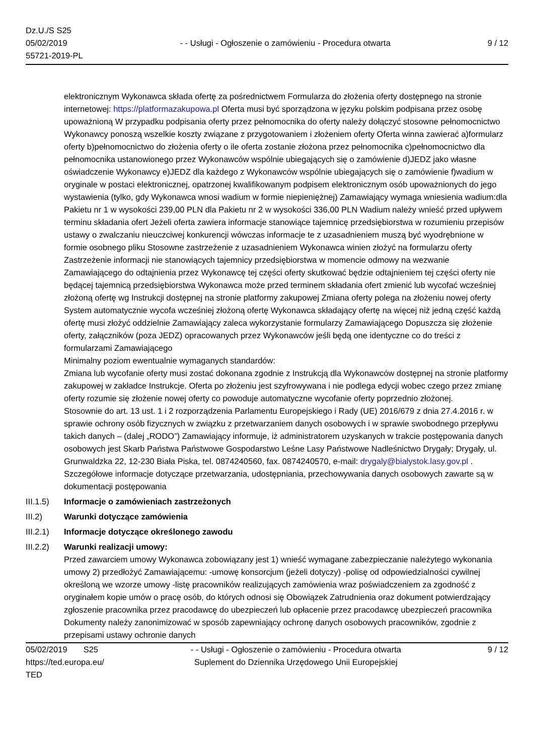Dz.U./S S25
05/02/2019
55721-2019-PL
- - Usługi - Ogłoszenie o zamówieniu - Procedura otwarta
9 / 12
elektronicznym Wykonawca składa ofertę za pośrednictwem Formularza do złożenia oferty dostępnego na stronie internetowej: https://platformazakupowa.pl Oferta musi być sporządzona w języku polskim podpisana przez osobę upoważnioną W przypadku podpisania oferty przez pełnomocnika do oferty należy dołączyć stosowne pełnomocnictwo Wykonawcy ponoszą wszelkie koszty związane z przygotowaniem i złożeniem oferty Oferta winna zawierać a)formularz oferty b)pełnomocnictwo do złożenia oferty o ile oferta zostanie złożona przez pełnomocnika c)pełnomocnictwo dla pełnomocnika ustanowionego przez Wykonawców wspólnie ubiegających się o zamówienie d)JEDZ jako własne oświadczenie Wykonawcy e)JEDZ dla każdego z Wykonawców wspólnie ubiegających się o zamówienie f)wadium w oryginale w postaci elektronicznej, opatrzonej kwalifikowanym podpisem elektronicznym osób upoważnionych do jego wystawienia (tylko, gdy Wykonawca wnosi wadium w formie niepieniężnej) Zamawiający wymaga wniesienia wadium:dla Pakietu nr 1 w wysokości 239,00 PLN dla Pakietu nr 2 w wysokości 336,00 PLN Wadium należy wnieść przed upływem terminu składania ofert Jeżeli oferta zawiera informacje stanowiące tajemnicę przedsiębiorstwa w rozumieniu przepisów ustawy o zwalczaniu nieuczciwej konkurencji wówczas informacje te z uzasadnieniem muszą być wyodrębnione w formie osobnego pliku Stosowne zastrzeżenie z uzasadnieniem Wykonawca winien złożyć na formularzu oferty Zastrzeżenie informacji nie stanowiących tajemnicy przedsiębiorstwa w momencie odmowy na wezwanie Zamawiającego do odtajnienia przez Wykonawcę tej części oferty skutkować będzie odtajnieniem tej części oferty nie będącej tajemnicą przedsiębiorstwa Wykonawca może przed terminem składania ofert zmienić lub wycofać wcześniej złożoną ofertę wg Instrukcji dostępnej na stronie platformy zakupowej Zmiana oferty polega na złożeniu nowej oferty System automatycznie wycofa wcześniej złożoną ofertę Wykonawca składający ofertę na więcej niż jedną część każdą ofertę musi złożyć oddzielnie Zamawiający zaleca wykorzystanie formularzy Zamawiającego Dopuszcza się złożenie oferty, załączników (poza JEDZ) opracowanych przez Wykonawców jeśli będą one identyczne co do treści z formularzami Zamawiającego
Minimalny poziom ewentualnie wymaganych standardów:
Zmiana lub wycofanie oferty musi zostać dokonana zgodnie z Instrukcją dla Wykonawców dostępnej na stronie platformy zakupowej w zakładce Instrukcje. Oferta po złożeniu jest szyfrowywana i nie podlega edycji wobec czego przez zmianę oferty rozumie się złożenie nowej oferty co powoduje automatyczne wycofanie oferty poprzednio złożonej.
Stosownie do art. 13 ust. 1 i 2 rozporządzenia Parlamentu Europejskiego i Rady (UE) 2016/679 z dnia 27.4.2016 r. w sprawie ochrony osób fizycznych w związku z przetwarzaniem danych osobowych i w sprawie swobodnego przepływu takich danych – (dalej „RODO”) Zamawiający informuje, iż administratorem uzyskanych w trakcie postępowania danych osobowych jest Skarb Państwa Państwowe Gospodarstwo Leśne Lasy Państwowe Nadleśnictwo Drygały; Drygały, ul. Grunwaldzka 22, 12-230 Biała Piska, tel. 0874240560, fax. 0874240570, e-mail: drygaly@bialystok.lasy.gov.pl . Szczegółowe informacje dotyczące przetwarzania, udostępniania, przechowywania danych osobowych zawarte są w dokumentacji postępowania
III.1.5)
Informacje o zamówieniach zastrzeżonych
III.2) Warunki dotyczące zamówienia
III.2.1)
Informacje dotyczące określonego zawodu
III.2.2)
Warunki realizacji umowy:
Przed zawarciem umowy Wykonawca zobowiązany jest 1) wnieść wymagane zabezpieczanie należytego wykonania umowy 2) przedłożyć Zamawiającemu: -umowę konsorcjum (jeżeli dotyczy) -polisę od odpowiedzialności cywilnej określoną we wzorze umowy -listę pracowników realizujących zamówienia wraz poświadczeniem za zgodność z oryginałem kopie umów o pracę osób, do których odnosi się Obowiązek Zatrudnienia oraz dokument potwierdzający zgłoszenie pracownika przez pracodawcę do ubezpieczeń lub opłacenie przez pracodawcę ubezpieczeń pracownika Dokumenty należy zanonimizować w sposób zapewniający ochronę danych osobowych pracowników, zgodnie z przepisami ustawy ochronie danych
05/02/2019 S25
https://ted.europa.eu/
TED
- - Usługi - Ogłoszenie o zamówieniu - Procedura otwarta
Suplement do Dziennika Urzędowego Unii Europejskiej
9 / 12